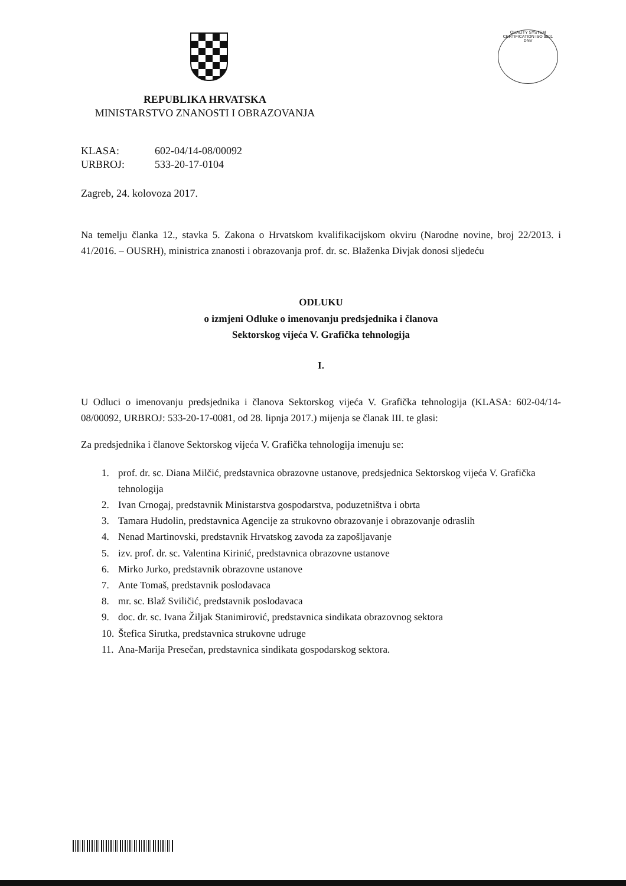QUALITY SYSTEM CERTIFICATION ISO 9001 DNV
REPUBLIKA HRVATSKA
MINISTARSTVO ZNANOSTI I OBRAZOVANJA
KLASA: 602-04/14-08/00092
URBROJ: 533-20-17-0104
Zagreb, 24. kolovoza 2017.
Na temelju članka 12., stavka 5. Zakona o Hrvatskom kvalifikacijskom okviru (Narodne novine, broj 22/2013. i 41/2016. – OUSRH), ministrica znanosti i obrazovanja prof. dr. sc. Blaženka Divjak donosi sljedeću
ODLUKU
o izmjeni Odluke o imenovanju predsjednika i članova
Sektorskog vijeća V. Grafička tehnologija
I.
U Odluci o imenovanju predsjednika i članova Sektorskog vijeća V. Grafička tehnologija (KLASA: 602-04/14-08/00092, URBROJ: 533-20-17-0081, od 28. lipnja 2017.) mijenja se članak III. te glasi:
Za predsjednika i članove Sektorskog vijeća V. Grafička tehnologija imenuju se:
1. prof. dr. sc. Diana Milčić, predstavnica obrazovne ustanove, predsjednica Sektorskog vijeća V. Grafička tehnologija
2. Ivan Crnogaj, predstavnik Ministarstva gospodarstva, poduzetništva i obrta
3. Tamara Hudolin, predstavnica Agencije za strukovno obrazovanje i obrazovanje odraslih
4. Nenad Martinovski, predstavnik Hrvatskog zavoda za zapošljavanje
5. izv. prof. dr. sc. Valentina Kirinić, predstavnica obrazovne ustanove
6. Mirko Jurko, predstavnik obrazovne ustanove
7. Ante Tomaš, predstavnik poslodavaca
8. mr. sc. Blaž Sviličić, predstavnik poslodavaca
9. doc. dr. sc. Ivana Žiljak Stanimirović, predstavnica sindikata obrazovnog sektora
10. Štefica Sirutka, predstavnica strukovne udruge
11. Ana-Marija Presečan, predstavnica sindikata gospodarskog sektora.